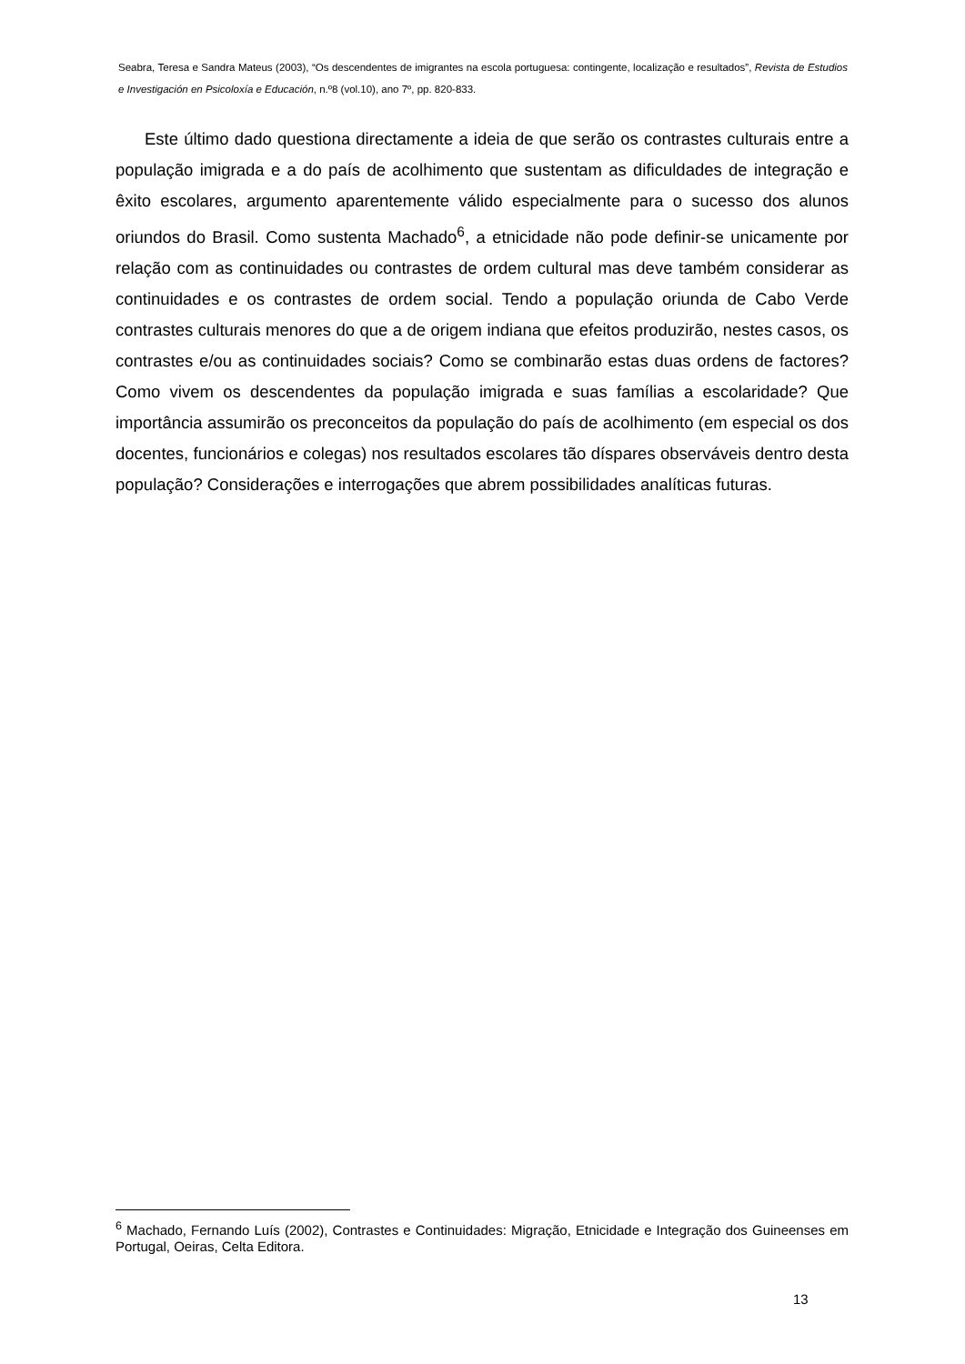Seabra, Teresa e Sandra Mateus (2003), “Os descendentes de imigrantes na escola portuguesa: contingente, localização e resultados”, Revista de Estudios e Investigación en Psicoloxía e Educación, n.º8 (vol.10), ano 7º, pp. 820-833.
Este último dado questiona directamente a ideia de que serão os contrastes culturais entre a população imigrada e a do país de acolhimento que sustentam as dificuldades de integração e êxito escolares, argumento aparentemente válido especialmente para o sucesso dos alunos oriundos do Brasil. Como sustenta Machado<sup>6</sup>, a etnicidade não pode definir-se unicamente por relação com as continuidades ou contrastes de ordem cultural mas deve também considerar as continuidades e os contrastes de ordem social. Tendo a população oriunda de Cabo Verde contrastes culturais menores do que a de origem indiana que efeitos produzirão, nestes casos, os contrastes e/ou as continuidades sociais? Como se combinarão estas duas ordens de factores? Como vivem os descendentes da população imigrada e suas famílias a escolaridade? Que importância assumirão os preconceitos da população do país de acolhimento (em especial os dos docentes, funcionários e colegas) nos resultados escolares tão díspares observáveis dentro desta população? Considerações e interrogações que abrem possibilidades analíticas futuras.
<sup>6</sup> Machado, Fernando Luís (2002), Contrastes e Continuidades: Migração, Etnicidade e Integração dos Guineenses em Portugal, Oeiras, Celta Editora.
13